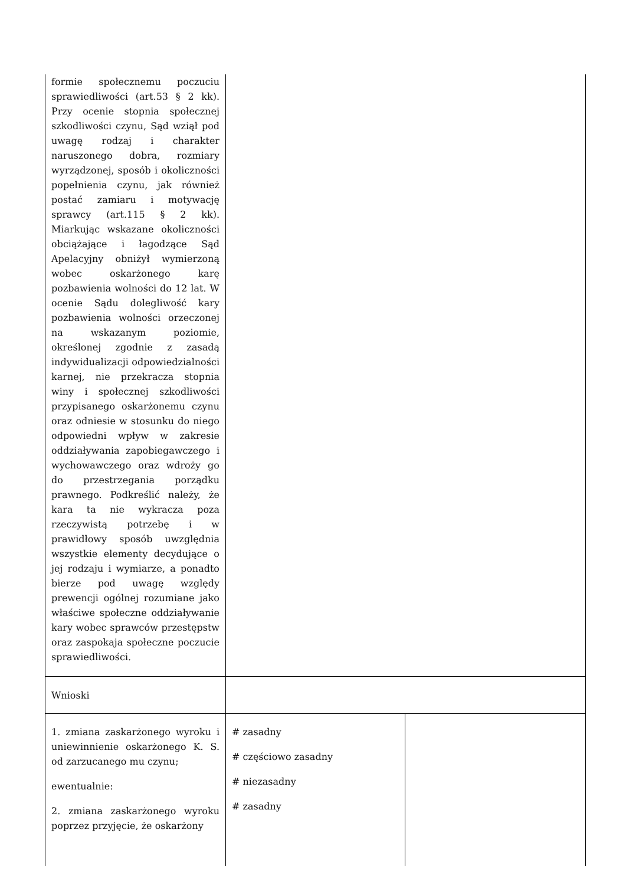| formie społecznemu poczuciu sprawiedliwości (art.53 § 2 kk). Przy ocenie stopnia społecznej szkodliwości czynu, Sąd wziął pod uwagę rodzaj i charakter naruszonego dobra, rozmiary wyrządzonej, sposób i okoliczności popełnienia czynu, jak również postać zamiaru i motywację sprawcy (art.115 § 2 kk). Miarkując wskazane okoliczności obciążające i łagodzące Sąd Apelacyjny obniżył wymierzoną wobec oskarżonego karę pozbawienia wolności do 12 lat. W ocenie Sądu dolegliwość kary pozbawienia wolności orzeczonej na wskazanym poziomie, określonej zgodnie z zasadą indywidualizacji odpowiedzialności karnej, nie przekracza stopnia winy i społecznej szkodliwości przypisanego oskarżonemu czynu oraz odniesie w stosunku do niego odpowiedni wpływ w zakresie oddziaływania zapobiegawczego i wychowawczego oraz wdroży go do przestrzegania porządku prawnego. Podkreślić należy, że kara ta nie wykracza poza rzeczywistą potrzebę i w prawidłowy sposób uwzględnia wszystkie elementy decydujące o jej rodzaju i wymiarze, a ponadto bierze pod uwagę względy prewencji ogólnej rozumiane jako właściwe społeczne oddziaływanie kary wobec sprawców przestępstw oraz zaspokaja społeczne poczucie sprawiedliwości. | | |
| Wnioski | | |
| 1. zmiana zaskarżonego wyroku i uniewinnienie oskarżonego K. S. od zarzucanego mu czynu; ewentualnie: 2. zmiana zaskarżonego wyroku poprzez przyjęcie, że oskarżony | # zasadny # częściowo zasadny # niezasadny # zasadny | |